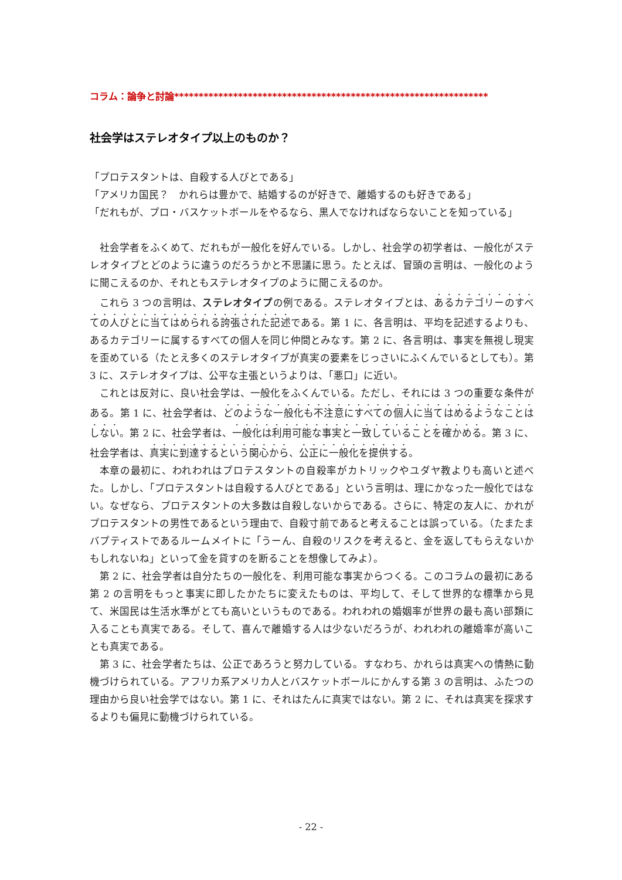コラム：論争と討論****************************************************************
社会学はステレオタイプ以上のものか？
「プロテスタントは、自殺する人びとである」
「アメリカ国民？　かれらは豊かで、結婚するのが好きで、離婚するのも好きである」
「だれもが、プロ・バスケットボールをやるなら、黒人でなければならないことを知っている」
社会学者をふくめて、だれもが一般化を好んでいる。しかし、社会学の初学者は、一般化がステレオタイプとどのように違うのだろうかと不思議に思う。たとえば、冒頭の言明は、一般化のように聞こえるのか、それともステレオタイプのように聞こえるのか。
これら 3 つの言明は、ステレオタイプの例である。ステレオタイプとは、あるカテゴリーのすべての人びとに当てはめられる誇張された記述である。第 1 に、各言明は、平均を記述するよりも、あるカテゴリーに属するすべての個人を同じ仲間とみなす。第 2 に、各言明は、事実を無視し現実を歪めている（たとえ多くのステレオタイプが真実の要素をじっさいにふくんでいるとしても）。第 3 に、ステレオタイプは、公平な主張というよりは、「悪口」に近い。
これとは反対に、良い社会学は、一般化をふくんでいる。ただし、それには 3 つの重要な条件がある。第 1 に、社会学者は、どのような一般化も不注意にすべての個人に当てはめるようなことはしない。第 2 に、社会学者は、一般化は利用可能な事実と一致していることを確かめる。第 3 に、社会学者は、真実に到達するという関心から、公正に一般化を提供する。
本章の最初に、われわれはプロテスタントの自殺率がカトリックやユダヤ教よりも高いと述べた。しかし、「プロテスタントは自殺する人びとである」という言明は、理にかなった一般化ではない。なぜなら、プロテスタントの大多数は自殺しないからである。さらに、特定の友人に、かれがプロテスタントの男性であるという理由で、自殺寸前であると考えることは誤っている。（たまたまバプティストであるルームメイトに「うーん、自殺のリスクを考えると、金を返してもらえないかもしれないね」といって金を貸すのを断ることを想像してみよ）。
第 2 に、社会学者は自分たちの一般化を、利用可能な事実からつくる。このコラムの最初にある第 2 の言明をもっと事実に即したかたちに変えたものは、平均して、そして世界的な標準から見て、米国民は生活水準がとても高いというものである。われわれの婚姻率が世界の最も高い部類に入ることも真実である。そして、喜んで離婚する人は少ないだろうが、われわれの離婚率が高いことも真実である。
第 3 に、社会学者たちは、公正であろうと努力している。すなわち、かれらは真実への情熱に動機づけられている。アフリカ系アメリカ人とバスケットボールにかんする第 3 の言明は、ふたつの理由から良い社会学ではない。第 1 に、それはたんに真実ではない。第 2 に、それは真実を探求するよりも偏見に動機づけられている。
- 22 -